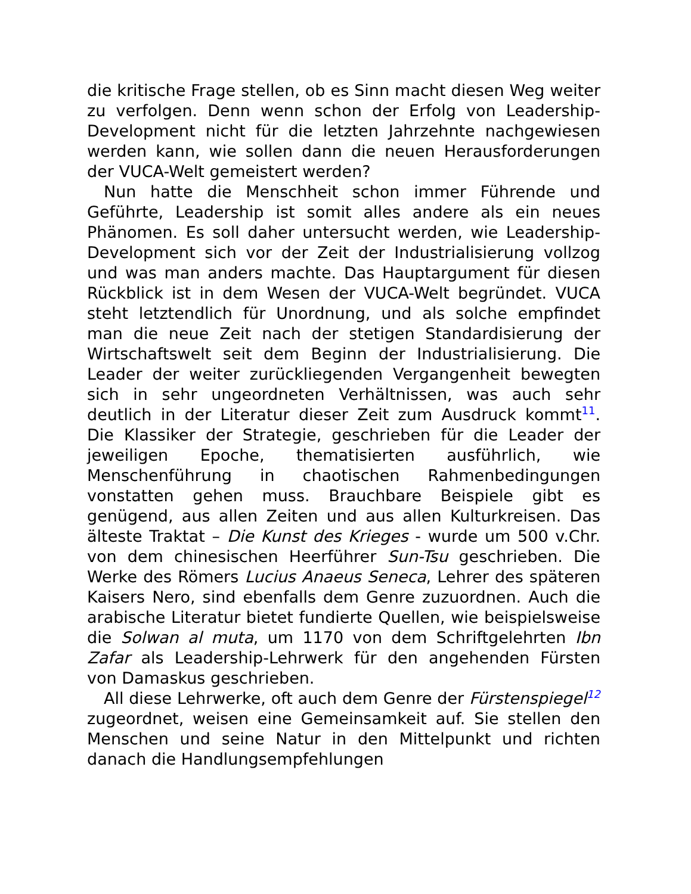die kritische Frage stellen, ob es Sinn macht diesen Weg weiter zu verfolgen. Denn wenn schon der Erfolg von Leadership-Development nicht für die letzten Jahrzehnte nachgewiesen werden kann, wie sollen dann die neuen Herausforderungen der VUCA-Welt gemeistert werden?
Nun hatte die Menschheit schon immer Führende und Geführte, Leadership ist somit alles andere als ein neues Phänomen. Es soll daher untersucht werden, wie Leadership-Development sich vor der Zeit der Industrialisierung vollzog und was man anders machte. Das Hauptargument für diesen Rückblick ist in dem Wesen der VUCA-Welt begründet. VUCA steht letztendlich für Unordnung, und als solche empfindet man die neue Zeit nach der stetigen Standardisierung der Wirtschaftswelt seit dem Beginn der Industrialisierung. Die Leader der weiter zurückliegenden Vergangenheit bewegten sich in sehr ungeordneten Verhältnissen, was auch sehr deutlich in der Literatur dieser Zeit zum Ausdruck kommt<sup>11</sup>. Die Klassiker der Strategie, geschrieben für die Leader der jeweiligen Epoche, thematisierten ausführlich, wie Menschenführung in chaotischen Rahmenbedingungen vonstatten gehen muss. Brauchbare Beispiele gibt es genügend, aus allen Zeiten und aus allen Kulturkreisen. Das älteste Traktat – Die Kunst des Krieges - wurde um 500 v.Chr. von dem chinesischen Heerführer Sun-Tsu geschrieben. Die Werke des Römers Lucius Anaeus Seneca, Lehrer des späteren Kaisers Nero, sind ebenfalls dem Genre zuzuordnen. Auch die arabische Literatur bietet fundierte Quellen, wie beispielsweise die Solwan al muta, um 1170 von dem Schriftgelehrten Ibn Zafar als Leadership-Lehrwerk für den angehenden Fürsten von Damaskus geschrieben.
All diese Lehrwerke, oft auch dem Genre der Fürstenspiegel<sup>12</sup> zugeordnet, weisen eine Gemeinsamkeit auf. Sie stellen den Menschen und seine Natur in den Mittelpunkt und richten danach die Handlungsempfehlungen